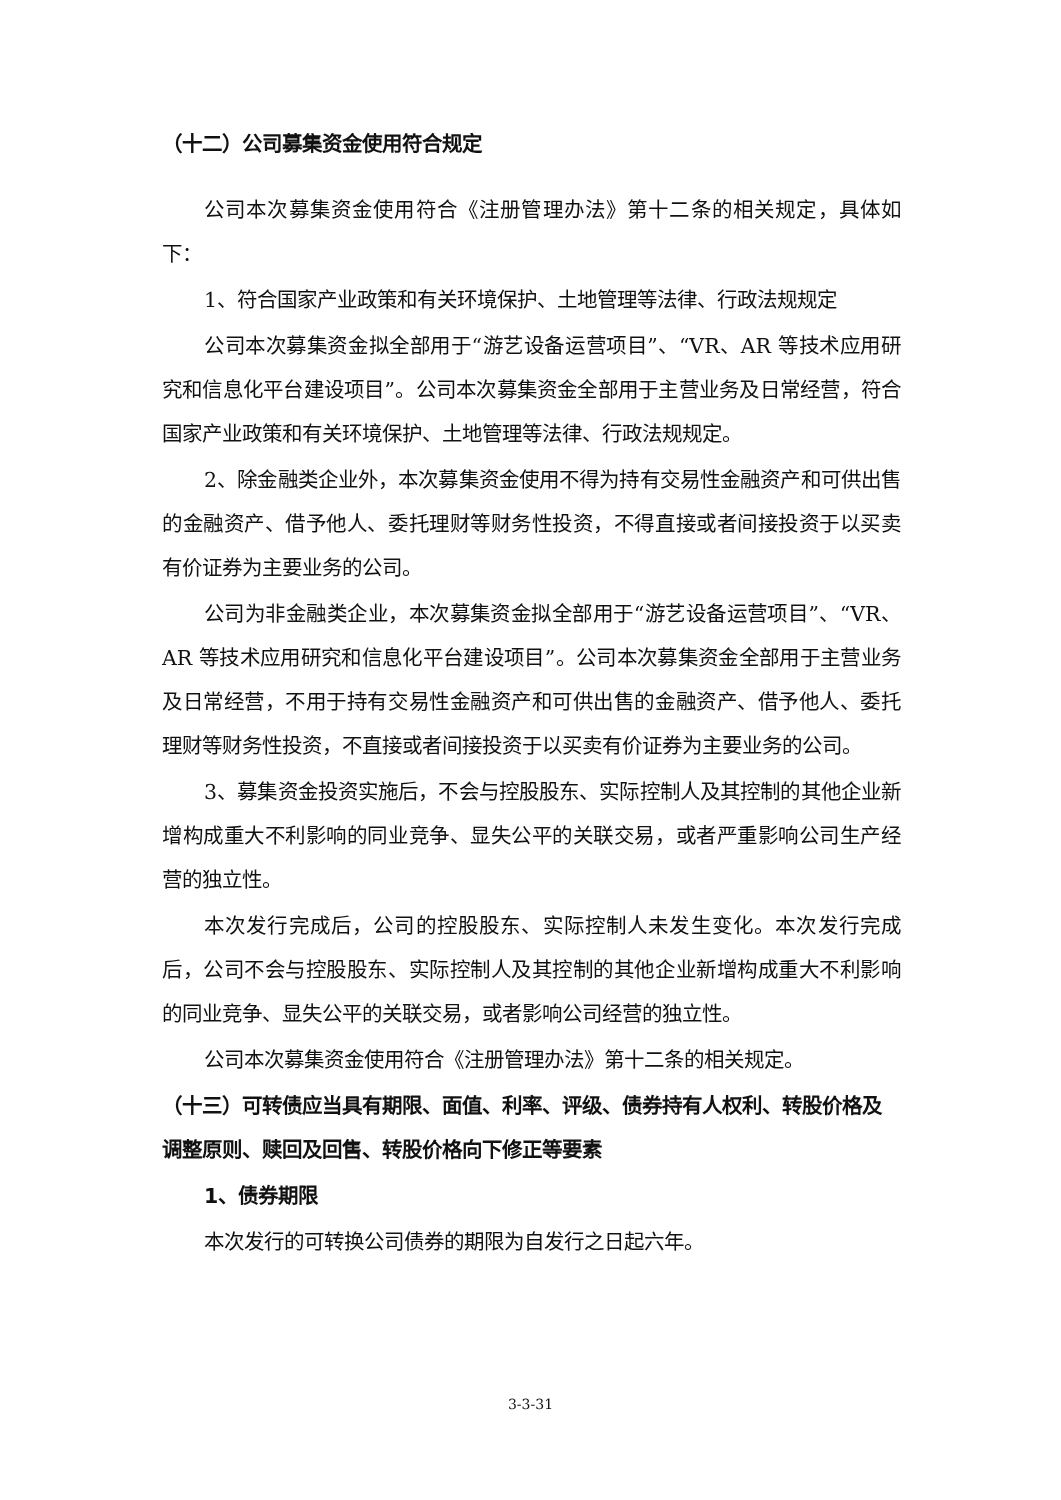（十二）公司募集资金使用符合规定
公司本次募集资金使用符合《注册管理办法》第十二条的相关规定，具体如下：
1、符合国家产业政策和有关环境保护、土地管理等法律、行政法规规定
公司本次募集资金拟全部用于“游艺设备运营项目”、“VR、AR 等技术应用研究和信息化平台建设项目”。公司本次募集资金全部用于主营业务及日常经营，符合国家产业政策和有关环境保护、土地管理等法律、行政法规规定。
2、除金融类企业外，本次募集资金使用不得为持有交易性金融资产和可供出售的金融资产、借予他人、委托理财等财务性投资，不得直接或者间接投资于以买卖有价证券为主要业务的公司。
公司为非金融类企业，本次募集资金拟全部用于“游艺设备运营项目”、“VR、AR 等技术应用研究和信息化平台建设项目”。公司本次募集资金全部用于主营业务及日常经营，不用于持有交易性金融资产和可供出售的金融资产、借予他人、委托理财等财务性投资，不直接或者间接投资于以买卖有价证券为主要业务的公司。
3、募集资金投资实施后，不会与控股股东、实际控制人及其控制的其他企业新增构成重大不利影响的同业竞争、显失公平的关联交易，或者严重影响公司生产经营的独立性。
本次发行完成后，公司的控股股东、实际控制人未发生变化。本次发行完成后，公司不会与控股股东、实际控制人及其控制的其他企业新增构成重大不利影响的同业竞争、显失公平的关联交易，或者影响公司经营的独立性。
公司本次募集资金使用符合《注册管理办法》第十二条的相关规定。
（十三）可转债应当具有期限、面值、利率、评级、债券持有人权利、转股价格及调整原则、赎回及回售、转股价格向下修正等要素
1、债券期限
本次发行的可转换公司债券的期限为自发行之日起六年。
3-3-31